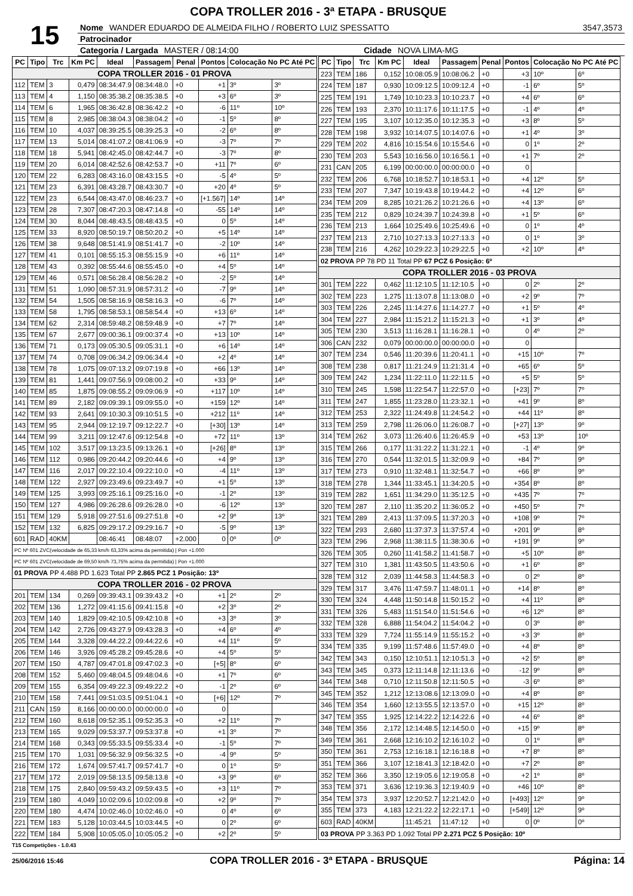COPA TROLLER 2016 - 3ª ETAPA - BRUSQUE
15
Nome WANDER EDUARDO DE ALMEIDA FILHO / ROBERTO LUIZ SPESSATTO 3547,3573
Patrocinador
Categoria / Largada MASTER / 08:14:00 Cidade NOVA LIMA-MG
| PC | Tipo | Trc | Km PC | Ideal | Passagem | Penal | Pontos | Colocação No PC Até PC | |
| --- | --- | --- | --- | --- | --- | --- | --- | --- | --- |
| COPA TROLLER 2016 - 01 PROVA | | | | | | | | | |
| 112 | TEM | 3 | 0,479 | 08:34:47.9 | 08:34:48.0 | +0 | +1 | 3º | 3º |
| 113 | TEM | 4 | 1,150 | 08:35:38.2 | 08:35:38.5 | +0 | +3 | 6º | 3º |
| 114 | TEM | 6 | 1,965 | 08:36:42.8 | 08:36:42.2 | +0 | -6 | 11º | 10º |
| 115 | TEM | 8 | 2,985 | 08:38:04.3 | 08:38:04.2 | +0 | -1 | 5º | 8º |
| 116 | TEM | 10 | 4,037 | 08:39:25.5 | 08:39:25.3 | +0 | -2 | 6º | 8º |
| 117 | TEM | 13 | 5,014 | 08:41:07.2 | 08:41:06.9 | +0 | -3 | 7º | 7º |
| 118 | TEM | 18 | 5,941 | 08:42:45.0 | 08:42:44.7 | +0 | -3 | 7º | 8º |
| 119 | TEM | 20 | 6,014 | 08:42:52.6 | 08:42:53.7 | +0 | +11 | 7º | 6º |
| 120 | TEM | 22 | 6,283 | 08:43:16.0 | 08:43:15.5 | +0 | -5 | 4º | 5º |
| 121 | TEM | 23 | 6,391 | 08:43:28.7 | 08:43:30.7 | +0 | +20 | 4º | 5º |
| 122 | TEM | 23 | 6,544 | 08:43:47.0 | 08:46:23.7 | +0 | [+1.567] | 14º | 14º |
| 123 | TEM | 28 | 7,307 | 08:47:20.3 | 08:47:14.8 | +0 | -55 | 14º | 14º |
| 124 | TEM | 30 | 8,044 | 08:48:43.5 | 08:48:43.5 | +0 | 0 | 5º | 14º |
| 125 | TEM | 33 | 8,920 | 08:50:19.7 | 08:50:20.2 | +0 | +5 | 14º | 14º |
| 126 | TEM | 38 | 9,648 | 08:51:41.9 | 08:51:41.7 | +0 | -2 | 10º | 14º |
| 127 | TEM | 41 | 0,101 | 08:55:15.3 | 08:55:15.9 | +0 | +6 | 11º | 14º |
| 128 | TEM | 43 | 0,392 | 08:55:44.6 | 08:55:45.0 | +0 | +4 | 5º | 14º |
| 129 | TEM | 46 | 0,571 | 08:56:28.4 | 08:56:28.2 | +0 | -2 | 5º | 14º |
| 131 | TEM | 51 | 1,090 | 08:57:31.9 | 08:57:31.2 | +0 | -7 | 9º | 14º |
| 132 | TEM | 54 | 1,505 | 08:58:16.9 | 08:58:16.3 | +0 | -6 | 7º | 14º |
| 133 | TEM | 58 | 1,795 | 08:58:53.1 | 08:58:54.4 | +0 | +13 | 6º | 14º |
| 134 | TEM | 62 | 2,314 | 08:59:48.2 | 08:59:48.9 | +0 | +7 | 7º | 14º |
| 135 | TEM | 67 | 2,677 | 09:00:36.1 | 09:00:37.4 | +0 | +13 | 10º | 14º |
| 136 | TEM | 71 | 0,173 | 09:05:30.5 | 09:05:31.1 | +0 | +6 | 14º | 14º |
| 137 | TEM | 74 | 0,708 | 09:06:34.2 | 09:06:34.4 | +0 | +2 | 4º | 14º |
| 138 | TEM | 78 | 1,075 | 09:07:13.2 | 09:07:19.8 | +0 | +66 | 13º | 14º |
| 139 | TEM | 81 | 1,441 | 09:07:56.9 | 09:08:00.2 | +0 | +33 | 9º | 14º |
| 140 | TEM | 85 | 1,875 | 09:08:55.2 | 09:09:06.9 | +0 | +117 | 10º | 14º |
| 141 | TEM | 89 | 2,182 | 09:09:39.1 | 09:09:55.0 | +0 | +159 | 12º | 14º |
| 142 | TEM | 93 | 2,641 | 09:10:30.3 | 09:10:51.5 | +0 | +212 | 11º | 14º |
| 143 | TEM | 95 | 2,944 | 09:12:19.7 | 09:12:22.7 | +0 | [+30] | 13º | 14º |
| 144 | TEM | 99 | 3,211 | 09:12:47.6 | 09:12:54.8 | +0 | +72 | 11º | 13º |
| 145 | TEM | 102 | 3,517 | 09:13:23.5 | 09:13:26.1 | +0 | [+26] | 8º | 13º |
| 146 | TEM | 112 | 0,986 | 09:20:44.2 | 09:20:44.6 | +0 | +4 | 9º | 13º |
| 147 | TEM | 116 | 2,017 | 09:22:10.4 | 09:22:10.0 | +0 | -4 | 11º | 13º |
| 148 | TEM | 122 | 2,927 | 09:23:49.6 | 09:23:49.7 | +0 | +1 | 5º | 13º |
| 149 | TEM | 125 | 3,993 | 09:25:16.1 | 09:25:16.0 | +0 | -1 | 2º | 13º |
| 150 | TEM | 127 | 4,986 | 09:26:28.6 | 09:26:28.0 | +0 | -6 | 12º | 13º |
| 151 | TEM | 129 | 5,918 | 09:27:51.6 | 09:27:51.8 | +0 | +2 | 9º | 13º |
| 152 | TEM | 132 | 6,825 | 09:29:17.2 | 09:29:16.7 | +0 | -5 | 9º | 13º |
| 601 | RAD | 40KM | | 08:46:41 | 08:48:07 | +2.000 | 0 | 0º | 0º |
| PC Nº 601 ZVC(velocidade de 65,33 km/h 63,33% acima da permitida) / Pon +1.000 | | | | | | | | | |
| PC Nº 601 ZVC(velocidade de 69,50 km/h 73,75% acima da permitida) / Pon +1.000 | | | | | | | | | |
| 01 PROVA PP 4.488 PD 1.623 Total PP 2.865 PCZ 1 Posição: 13º | | | | | | | | | |
| COPA TROLLER 2016 - 02 PROVA | | | | | | | | | |
| 201 | TEM | 134 | 0,269 | 09:39:43.1 | 09:39:43.2 | +0 | +1 | 2º | 2º |
| 202 | TEM | 136 | 1,272 | 09:41:15.6 | 09:41:15.8 | +0 | +2 | 3º | 2º |
| 203 | TEM | 140 | 1,829 | 09:42:10.5 | 09:42:10.8 | +0 | +3 | 3º | 3º |
| 204 | TEM | 142 | 2,726 | 09:43:27.9 | 09:43:28.3 | +0 | +4 | 6º | 4º |
| 205 | TEM | 144 | 3,328 | 09:44:22.2 | 09:44:22.6 | +0 | +4 | 11º | 5º |
| 206 | TEM | 146 | 3,926 | 09:45:28.2 | 09:45:28.6 | +0 | +4 | 5º | 5º |
| 207 | TEM | 150 | 4,787 | 09:47:01.8 | 09:47:02.3 | +0 | [+5] | 8º | 6º |
| 208 | TEM | 152 | 5,460 | 09:48:04.5 | 09:48:04.6 | +0 | +1 | 7º | 6º |
| 209 | TEM | 155 | 6,354 | 09:49:22.3 | 09:49:22.2 | +0 | -1 | 2º | 6º |
| 210 | TEM | 158 | 7,441 | 09:51:03.5 | 09:51:04.1 | +0 | [+6] | 12º | 7º |
| 211 | CAN | 159 | 8,166 | 00:00:00.0 | 00:00:00.0 | +0 | 0 | | |
| 212 | TEM | 160 | 8,618 | 09:52:35.1 | 09:52:35.3 | +0 | +2 | 11º | 7º |
| 213 | TEM | 165 | 9,029 | 09:53:37.7 | 09:53:37.8 | +0 | +1 | 3º | 7º |
| 214 | TEM | 168 | 0,343 | 09:55:33.5 | 09:55:33.4 | +0 | -1 | 5º | 7º |
| 215 | TEM | 170 | 1,031 | 09:56:32.9 | 09:56:32.5 | +0 | -4 | 9º | 5º |
| 216 | TEM | 172 | 1,674 | 09:57:41.7 | 09:57:41.7 | +0 | 0 | 1º | 5º |
| 217 | TEM | 172 | 2,019 | 09:58:13.5 | 09:58:13.8 | +0 | +3 | 9º | 6º |
| 218 | TEM | 175 | 2,840 | 09:59:43.2 | 09:59:43.5 | +0 | +3 | 11º | 7º |
| 219 | TEM | 180 | 4,049 | 10:02:09.6 | 10:02:09.8 | +0 | +2 | 9º | 7º |
| 220 | TEM | 180 | 4,474 | 10:02:46.0 | 10:02:46.0 | +0 | 0 | 4º | 6º |
| 221 | TEM | 183 | 5,128 | 10:03:44.5 | 10:03:44.5 | +0 | 0 | 2º | 6º |
| 222 | TEM | 184 | 5,908 | 10:05:05.0 | 10:05:05.2 | +0 | +2 | 2º | 5º |
| PC | Tipo | Trc | Km PC | Ideal | Passagem | Penal | Pontos | Colocação No PC Até PC | |
| --- | --- | --- | --- | --- | --- | --- | --- | --- | --- |
| 223 | TEM | 186 | 0,152 | 10:08:05.9 | 10:08:06.2 | +0 | +3 | 10º | 6º |
| 224 | TEM | 187 | 0,930 | 10:09:12.5 | 10:09:12.4 | +0 | -1 | 6º | 5º |
| 225 | TEM | 191 | 1,749 | 10:10:23.3 | 10:10:23.7 | +0 | +4 | 6º | 6º |
| 226 | TEM | 193 | 2,370 | 10:11:17.6 | 10:11:17.5 | +0 | -1 | 4º | 4º |
| 227 | TEM | 195 | 3,107 | 10:12:35.0 | 10:12:35.3 | +0 | +3 | 8º | 5º |
| 228 | TEM | 198 | 3,932 | 10:14:07.5 | 10:14:07.6 | +0 | +1 | 4º | 3º |
| 229 | TEM | 202 | 4,816 | 10:15:54.6 | 10:15:54.6 | +0 | 0 | 1º | 2º |
| 230 | TEM | 203 | 5,543 | 10:16:56.0 | 10:16:56.1 | +0 | +1 | 7º | 2º |
| 231 | CAN | 205 | 6,199 | 00:00:00.0 | 00:00:00.0 | +0 | 0 | | |
| 232 | TEM | 206 | 6,768 | 10:18:52.7 | 10:18:53.1 | +0 | +4 | 12º | 5º |
| 233 | TEM | 207 | 7,347 | 10:19:43.8 | 10:19:44.2 | +0 | +4 | 12º | 6º |
| 234 | TEM | 209 | 8,285 | 10:21:26.2 | 10:21:26.6 | +0 | +4 | 13º | 6º |
| 235 | TEM | 212 | 0,829 | 10:24:39.7 | 10:24:39.8 | +0 | +1 | 5º | 6º |
| 236 | TEM | 213 | 1,664 | 10:25:49.6 | 10:25:49.6 | +0 | 0 | 1º | 4º |
| 237 | TEM | 213 | 2,710 | 10:27:13.3 | 10:27:13.3 | +0 | 0 | 1º | 3º |
| 238 | TEM | 216 | 4,262 | 10:29:22.3 | 10:29:22.5 | +0 | +2 | 10º | 4º |
| 02 PROVA PP 78 PD 11 Total PP 67 PCZ 6 Posição: 6º | | | | | | | | | |
| COPA TROLLER 2016 - 03 PROVA | | | | | | | | | |
| 301 | TEM | 222 | 0,462 | 11:12:10.5 | 11:12:10.5 | +0 | 0 | 2º | 2º |
| 302 | TEM | 223 | 1,275 | 11:13:07.8 | 11:13:08.0 | +0 | +2 | 9º | 7º |
| 303 | TEM | 226 | 2,245 | 11:14:27.6 | 11:14:27.7 | +0 | +1 | 5º | 4º |
| 304 | TEM | 227 | 2,984 | 11:15:21.2 | 11:15:21.3 | +0 | +1 | 3º | 4º |
| 305 | TEM | 230 | 3,513 | 11:16:28.1 | 11:16:28.1 | +0 | 0 | 4º | 2º |
| 306 | CAN | 232 | 0,079 | 00:00:00.0 | 00:00:00.0 | +0 | 0 | | |
| 307 | TEM | 234 | 0,546 | 11:20:39.6 | 11:20:41.1 | +0 | +15 | 10º | 7º |
| 308 | TEM | 238 | 0,817 | 11:21:24.9 | 11:21:31.4 | +0 | +65 | 6º | 5º |
| 309 | TEM | 242 | 1,234 | 11:22:11.0 | 11:22:11.5 | +0 | +5 | 5º | 5º |
| 310 | TEM | 245 | 1,598 | 11:22:54.7 | 11:22:57.0 | +0 | [+23] | 7º | 7º |
| 311 | TEM | 247 | 1,855 | 11:23:28.0 | 11:23:32.1 | +0 | +41 | 9º | 8º |
| 312 | TEM | 253 | 2,322 | 11:24:49.8 | 11:24:54.2 | +0 | +44 | 11º | 8º |
| 313 | TEM | 259 | 2,798 | 11:26:06.0 | 11:26:08.7 | +0 | [+27] | 13º | 9º |
| 314 | TEM | 262 | 3,073 | 11:26:40.6 | 11:26:45.9 | +0 | +53 | 13º | 10º |
| 315 | TEM | 266 | 0,177 | 11:31:22.2 | 11:31:22.1 | +0 | -1 | 4º | 9º |
| 316 | TEM | 270 | 0,544 | 11:32:01.5 | 11:32:09.9 | +0 | +84 | 7º | 9º |
| 317 | TEM | 273 | 0,910 | 11:32:48.1 | 11:32:54.7 | +0 | +66 | 8º | 9º |
| 318 | TEM | 278 | 1,344 | 11:33:45.1 | 11:34:20.5 | +0 | +354 | 8º | 8º |
| 319 | TEM | 282 | 1,651 | 11:34:29.0 | 11:35:12.5 | +0 | +435 | 7º | 7º |
| 320 | TEM | 287 | 2,110 | 11:35:20.2 | 11:36:05.2 | +0 | +450 | 5º | 7º |
| 321 | TEM | 289 | 2,413 | 11:37:09.5 | 11:37:20.3 | +0 | +108 | 9º | 7º |
| 322 | TEM | 293 | 2,680 | 11:37:37.3 | 11:37:57.4 | +0 | +201 | 9º | 8º |
| 323 | TEM | 296 | 2,968 | 11:38:11.5 | 11:38:30.6 | +0 | +191 | 9º | 9º |
| 326 | TEM | 305 | 0,260 | 11:41:58.2 | 11:41:58.7 | +0 | +5 | 10º | 8º |
| 327 | TEM | 310 | 1,381 | 11:43:50.5 | 11:43:50.6 | +0 | +1 | 6º | 8º |
| 328 | TEM | 312 | 2,039 | 11:44:58.3 | 11:44:58.3 | +0 | 0 | 2º | 8º |
| 329 | TEM | 317 | 3,476 | 11:47:59.7 | 11:48:01.1 | +0 | +14 | 8º | 8º |
| 330 | TEM | 324 | 4,448 | 11:50:14.8 | 11:50:15.2 | +0 | +4 | 11º | 8º |
| 331 | TEM | 326 | 5,483 | 11:51:54.0 | 11:51:54.6 | +0 | +6 | 12º | 8º |
| 332 | TEM | 328 | 6,888 | 11:54:04.2 | 11:54:04.2 | +0 | 0 | 3º | 8º |
| 333 | TEM | 329 | 7,724 | 11:55:14.9 | 11:55:15.2 | +0 | +3 | 3º | 8º |
| 334 | TEM | 335 | 9,199 | 11:57:48.6 | 11:57:49.0 | +0 | +4 | 8º | 8º |
| 342 | TEM | 343 | 0,150 | 12:10:51.1 | 12:10:51.3 | +0 | +2 | 5º | 8º |
| 343 | TEM | 345 | 0,373 | 12:11:14.8 | 12:11:13.6 | +0 | -12 | 9º | 8º |
| 344 | TEM | 348 | 0,710 | 12:11:50.8 | 12:11:50.5 | +0 | -3 | 6º | 8º |
| 345 | TEM | 352 | 1,212 | 12:13:08.6 | 12:13:09.0 | +0 | +4 | 8º | 8º |
| 346 | TEM | 354 | 1,660 | 12:13:55.5 | 12:13:57.0 | +0 | +15 | 12º | 8º |
| 347 | TEM | 355 | 1,925 | 12:14:22.2 | 12:14:22.6 | +0 | +4 | 6º | 8º |
| 348 | TEM | 356 | 2,172 | 12:14:48.5 | 12:14:50.0 | +0 | +15 | 9º | 8º |
| 349 | TEM | 361 | 2,668 | 12:16:10.2 | 12:16:10.2 | +0 | 0 | 1º | 8º |
| 350 | TEM | 361 | 2,753 | 12:16:18.1 | 12:16:18.8 | +0 | +7 | 8º | 8º |
| 351 | TEM | 366 | 3,107 | 12:18:41.3 | 12:18:42.0 | +0 | +7 | 2º | 8º |
| 352 | TEM | 366 | 3,350 | 12:19:05.6 | 12:19:05.8 | +0 | +2 | 1º | 8º |
| 353 | TEM | 371 | 3,636 | 12:19:36.3 | 12:19:40.9 | +0 | +46 | 10º | 8º |
| 354 | TEM | 373 | 3,937 | 12:20:52.7 | 12:21:42.0 | +0 | [+493] | 12º | 9º |
| 355 | TEM | 373 | 4,183 | 12:21:22.2 | 12:22:17.1 | +0 | [+549] | 12º | 9º |
| 603 | RAD | 40KM | | 11:45:21 | 11:47:12 | +0 | 0 | 0º | 0º |
| 03 PROVA PP 3.363 PD 1.092 Total PP 2.271 PCZ 5 Posição: 10º | | | | | | | | | |
T15 Competições - 1.0.43
25/06/2016 15:46 COPA TROLLER 2016 - 3ª ETAPA - BRUSQUE Página: 14